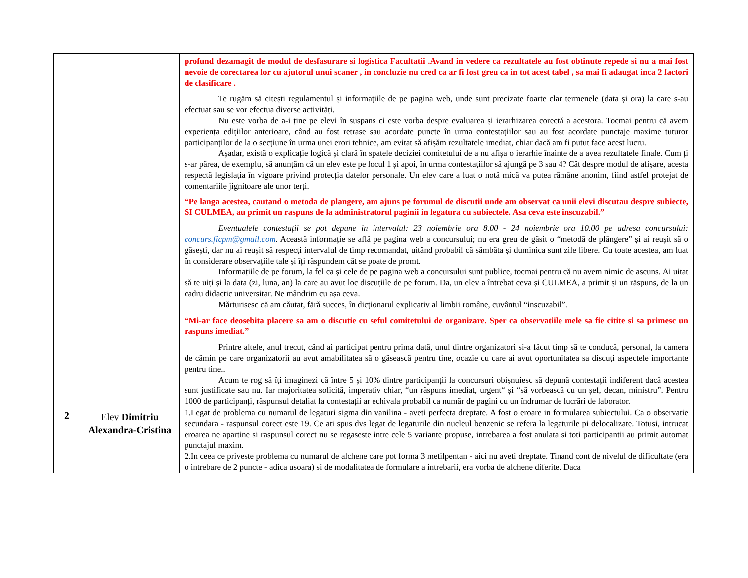| | | profund dezamagit de modul de desfasurare si logistica Facultatii .Avand in vedere ca rezultatele au fost obtinute repede si nu a mai fost nevoie de corectarea lor cu ajutorul unui scaner , in concluzie nu cred ca ar fi fost greu ca in tot acest tabel , sa mai fi adaugat inca 2 factori de clasificare . Te rugăm să citești regulamentul și informațiile de pe pagina web, unde sunt precizate foarte clar termenele (data și ora) la care s-au efectuat sau se vor efectua diverse activități. Nu este vorba de a-i ține pe elevi în suspans ci este vorba despre evaluarea și ierarhizarea corectă a acestora. Tocmai pentru că avem experiența edițiilor anterioare, când au fost retrase sau acordate puncte în urma contestațiilor sau au fost acordate punctaje maxime tuturor participanților de la o secțiune în urma unei erori tehnice, am evitat să afișăm rezultatele imediat, chiar dacă am fi putut face acest lucru. Așadar, există o explicație logică și clară în spatele deciziei comitetului de a nu afișa o ierarhie înainte de a avea rezultatele finale. Cum ți s-ar părea, de exemplu, să anunțăm că un elev este pe locul 1 și apoi, în urma contestațiilor să ajungă pe 3 sau 4? Cât despre modul de afișare, acesta respectă legislația în vigoare privind protecția datelor personale. Un elev care a luat o notă mică va putea rămâne anonim, fiind astfel protejat de comentariile jignitoare ale unor terți. “Pe langa acestea, cautand o metoda de plangere, am ajuns pe forumul de discutii unde am observat ca unii elevi discutau despre subiecte, SI CULMEA, au primit un raspuns de la administratorul paginii in legatura cu subiectele. Asa ceva este inscuzabil.” Eventualele contestații se pot depune in intervalul: 23 noiembrie ora 8.00 - 24 noiembrie ora 10.00 pe adresa concursului: concurs.ficpm@gmail.com . Această informație se află pe pagina web a concursului; nu era greu de găsit o “metodă de plângere” și ai reușit să o găsești, dar nu ai reușit să respecți intervalul de timp recomandat, uitând probabil că sâmbăta și duminica sunt zile libere. Cu toate acestea, am luat în considerare observațiile tale și îți răspundem cât se poate de promt. Informațiile de pe forum, la fel ca și cele de pe pagina web a concursului sunt publice, tocmai pentru că nu avem nimic de ascuns. Ai uitat să te uiți și la data (zi, luna, an) la care au avut loc discuțiile de pe forum. Da, un elev a întrebat ceva și CULMEA, a primit și un răspuns, de la un cadru didactic universitar. Ne mândrim cu așa ceva. Mărturisesc că am căutat, fără succes, în dicționarul explicativ al limbii române, cuvântul “inscuzabil”. “Mi-ar face deosebita placere sa am o discutie cu seful comitetului de organizare. Sper ca observatiile mele sa fie citite si sa primesc un raspuns imediat.” Printre altele, anul trecut, când ai participat pentru prima dată, unul dintre organizatori si-a făcut timp să te conducă, personal, la camera de cămin pe care organizatorii au avut amabilitatea să o găsească pentru tine, ocazie cu care ai avut oportunitatea sa discuți aspectele importante pentru tine.. Acum te rog să îți imaginezi că între 5 și 10% dintre participanții la concursuri obișnuiesc să depună contestații indiferent dacă acestea sunt justificate sau nu. Iar majoritatea solicită, imperativ chiar, “un răspuns imediat, urgent“ și “să vorbească cu un șef, decan, ministru”. Pentru 1000 de participanți, răspunsul detaliat la contestații ar echivala probabil ca număr de pagini cu un îndrumar de lucrări de laborator. |
| 2 | Elev Dimitriu Alexandra-Cristina | 1.Legat de problema cu numarul de legaturi sigma din vanilina - aveti perfecta dreptate. A fost o eroare in formularea subiectului. Ca o observatie secundara - raspunsul corect este 19. Ce ati spus dvs legat de legaturile din nucleul benzenic se refera la legaturile pi delocalizate. Totusi, intrucat eroarea ne apartine si raspunsul corect nu se regaseste intre cele 5 variante propuse, intrebarea a fost anulata si toti participantii au primit automat punctajul maxim. 2.In ceea ce priveste problema cu numarul de alchene care pot forma 3 metilpentan - aici nu aveti dreptate. Tinand cont de nivelul de dificultate (era o intrebare de 2 puncte - adica usoara) si de modalitatea de formulare a intrebarii, era vorba de alchene diferite. Daca |